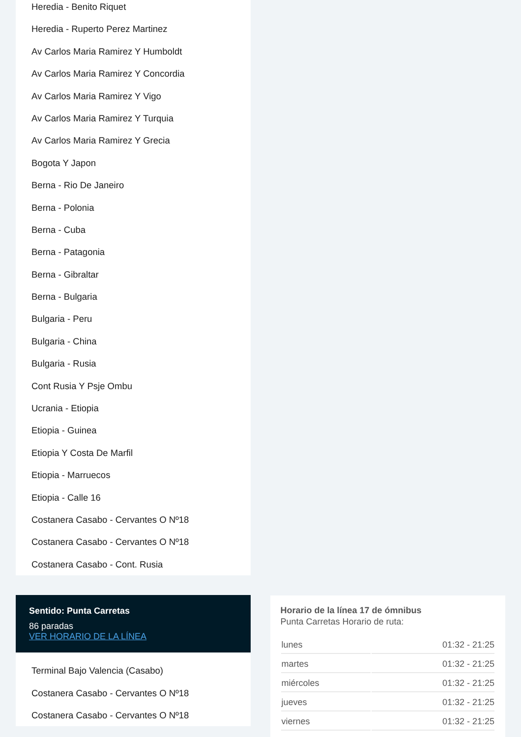Heredia - Benito Riquet
Heredia - Ruperto Perez Martinez
Av Carlos Maria Ramirez Y Humboldt
Av Carlos Maria Ramirez Y Concordia
Av Carlos Maria Ramirez Y Vigo
Av Carlos Maria Ramirez Y Turquia
Av Carlos Maria Ramirez Y Grecia
Bogota Y Japon
Berna - Rio De Janeiro
Berna - Polonia
Berna - Cuba
Berna - Patagonia
Berna - Gibraltar
Berna - Bulgaria
Bulgaria - Peru
Bulgaria - China
Bulgaria - Rusia
Cont Rusia Y Psje Ombu
Ucrania - Etiopia
Etiopia - Guinea
Etiopia Y Costa De Marfil
Etiopia - Marruecos
Etiopia - Calle 16
Costanera Casabo - Cervantes O Nº18
Costanera Casabo - Cervantes O Nº18
Costanera Casabo - Cont. Rusia
Sentido: Punta Carretas
86 paradas
VER HORARIO DE LA LÍNEA
Terminal Bajo Valencia (Casabo)
Costanera Casabo - Cervantes O Nº18
Costanera Casabo - Cervantes O Nº18
Horario de la línea 17 de ómnibus
Punta Carretas Horario de ruta:
| lunes | 01:32 - 21:25 |
| martes | 01:32 - 21:25 |
| miércoles | 01:32 - 21:25 |
| jueves | 01:32 - 21:25 |
| viernes | 01:32 - 21:25 |